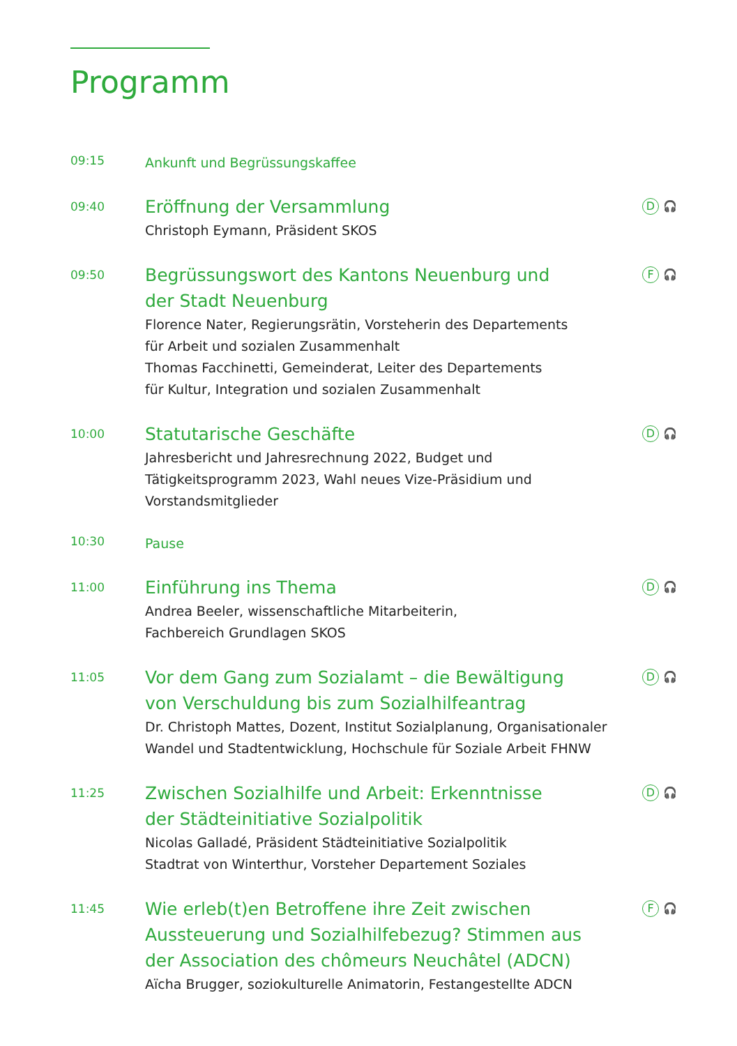Programm
09:15
Ankunft und Begrüssungskaffee
09:40
Eröffnung der Versammlung
Christoph Eymann, Präsident SKOS
D 🎧
09:50
Begrüssungswort des Kantons Neuenburg und
der Stadt Neuenburg
Florence Nater, Regierungsrätin, Vorsteherin des Departements
für Arbeit und sozialen Zusammenhalt
Thomas Facchinetti, Gemeinderat, Leiter des Departements
für Kultur, Integration und sozialen Zusammenhalt
F 🎧
10:00
Statutarische Geschäfte
Jahresbericht und Jahresrechnung 2022, Budget und
Tätigkeitsprogramm 2023, Wahl neues Vize-Präsidium und
Vorstandsmitglieder
D 🎧
10:30
Pause
11:00
Einführung ins Thema
Andrea Beeler, wissenschaftliche Mitarbeiterin,
Fachbereich Grundlagen SKOS
D 🎧
11:05
Vor dem Gang zum Sozialamt – die Bewältigung
von Verschuldung bis zum Sozialhilfeantrag
Dr. Christoph Mattes, Dozent, Institut Sozialplanung, Organisationaler
Wandel und Stadtentwicklung, Hochschule für Soziale Arbeit FHNW
D 🎧
11:25
Zwischen Sozialhilfe und Arbeit: Erkenntnisse
der Städteinitiative Sozialpolitik
Nicolas Galladé, Präsident Städteinitiative Sozialpolitik
Stadtrat von Winterthur, Vorsteher Departement Soziales
D 🎧
11:45
Wie erleb(t)en Betroffene ihre Zeit zwischen
Aussteuerung und Sozialhilfebezug? Stimmen aus
der Association des chômeurs Neuchâtel (ADCN)
Aïcha Brugger, soziokulturelle Animatorin, Festangestellte ADCN
F 🎧